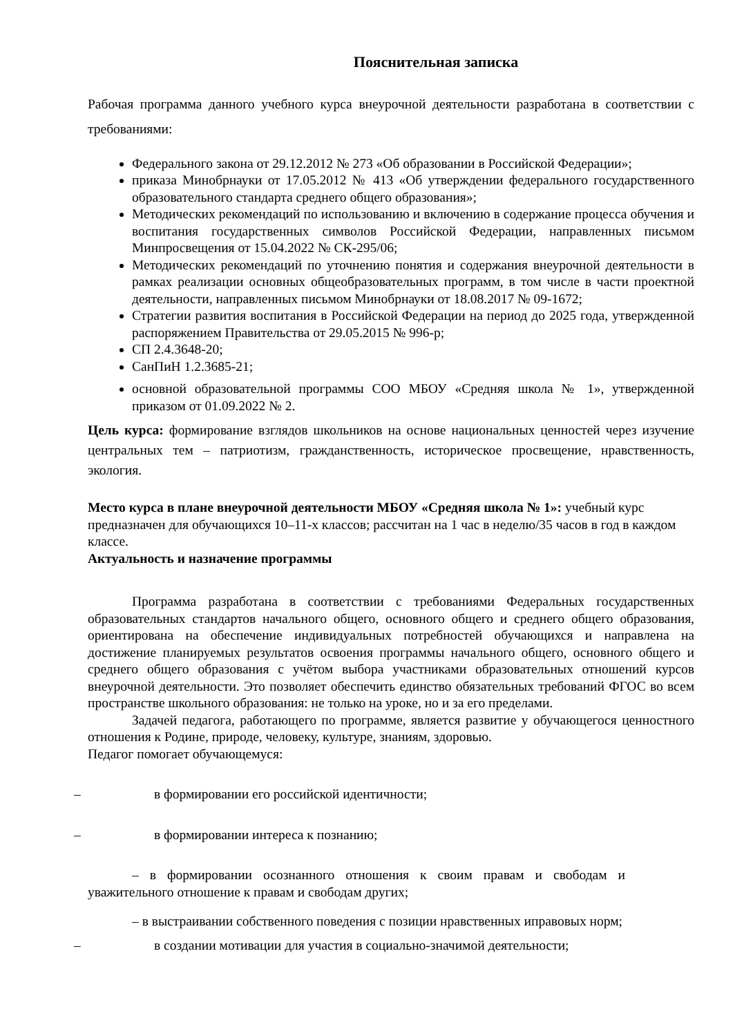Пояснительная записка
Рабочая программа данного учебного курса внеурочной деятельности разработана в соответствии с требованиями:
Федерального закона от 29.12.2012 № 273 «Об образовании в Российской Федерации»;
приказа Минобрнауки от 17.05.2012 № 413 «Об утверждении федерального государственного образовательного стандарта среднего общего образования»;
Методических рекомендаций по использованию и включению в содержание процесса обучения и воспитания государственных символов Российской Федерации, направленных письмом Минпросвещения от 15.04.2022 № СК-295/06;
Методических рекомендаций по уточнению понятия и содержания внеурочной деятельности в рамках реализации основных общеобразовательных программ, в том числе в части проектной деятельности, направленных письмом Минобрнауки от 18.08.2017 № 09-1672;
Стратегии развития воспитания в Российской Федерации на период до 2025 года, утвержденной распоряжением Правительства от 29.05.2015 № 996-р;
СП 2.4.3648-20;
СанПиН 1.2.3685-21;
основной образовательной программы СОО МБОУ «Средняя школа № 1», утвержденной приказом от 01.09.2022 № 2.
Цель курса: формирование взглядов школьников на основе национальных ценностей через изучение центральных тем – патриотизм, гражданственность, историческое просвещение, нравственность, экология.
Место курса в плане внеурочной деятельности МБОУ «Средняя школа № 1»: учебный курс предназначен для обучающихся 10–11-х классов; рассчитан на 1 час в неделю/35 часов в год в каждом классе.
Актуальность и назначение программы
Программа разработана в соответствии с требованиями Федеральных государственных образовательных стандартов начального общего, основного общего и среднего общего образования, ориентирована на обеспечение индивидуальных потребностей обучающихся и направлена на достижение планируемых результатов освоения программы начального общего, основного общего и среднего общего образования с учётом выбора участниками образовательных отношений курсов внеурочной деятельности. Это позволяет обеспечить единство обязательных требований ФГОС во всем пространстве школьного образования: не только на уроке, но и за его пределами.
Задачей педагога, работающего по программе, является развитие у обучающегося ценностного отношения к Родине, природе, человеку, культуре, знаниям, здоровью.
Педагог помогает обучающемуся:
– в формировании его российской идентичности;
– в формировании интереса к познанию;
– в формировании осознанного отношения к своим правам и свободам и уважительного отношение к правам и свободам других;
– в выстраивании собственного поведения с позиции нравственных иправовых норм;
– в создании мотивации для участия в социально-значимой деятельности;